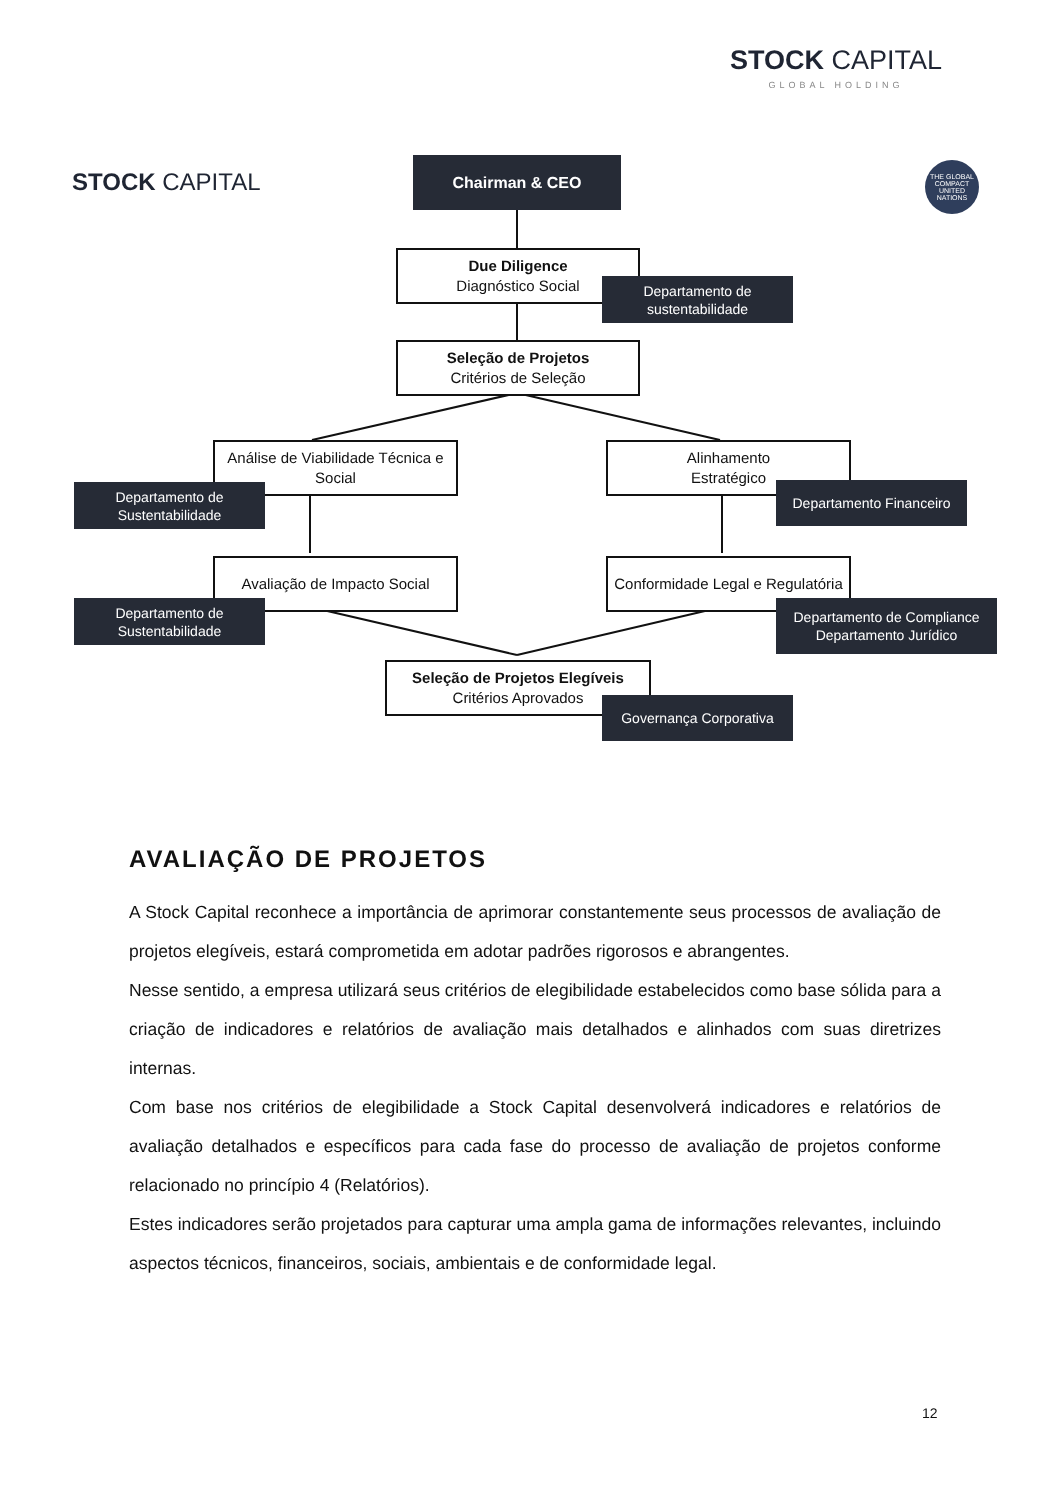STOCK CAPITAL
GLOBAL HOLDING
STOCK CAPITAL
THE GLOBAL COMPACT
UNITED NATIONS
Chairman & CEO
Due Diligence
Diagnóstico Social
Departamento de
sustentabilidade
Seleção de Projetos
Critérios de Seleção
Análise de Viabilidade Técnica e Social
Departamento de
Sustentabilidade
Alinhamento
Estratégico
Departamento Financeiro
Avaliação de Impacto Social
Departamento de
Sustentabilidade
Conformidade Legal e Regulatória
Departamento de Compliance
Departamento Jurídico
Seleção de Projetos Elegíveis
Critérios Aprovados
Governança Corporativa
AVALIAÇÃO DE PROJETOS
A Stock Capital reconhece a importância de aprimorar constantemente seus processos de avaliação de projetos elegíveis, estará comprometida em adotar padrões rigorosos e abrangentes.
Nesse sentido, a empresa utilizará seus critérios de elegibilidade estabelecidos como base sólida para a criação de indicadores e relatórios de avaliação mais detalhados e alinhados com suas diretrizes internas.
Com base nos critérios de elegibilidade a Stock Capital desenvolverá indicadores e relatórios de avaliação detalhados e específicos para cada fase do processo de avaliação de projetos conforme relacionado no princípio 4 (Relatórios).
Estes indicadores serão projetados para capturar uma ampla gama de informações relevantes, incluindo aspectos técnicos, financeiros, sociais, ambientais e de conformidade legal.
12